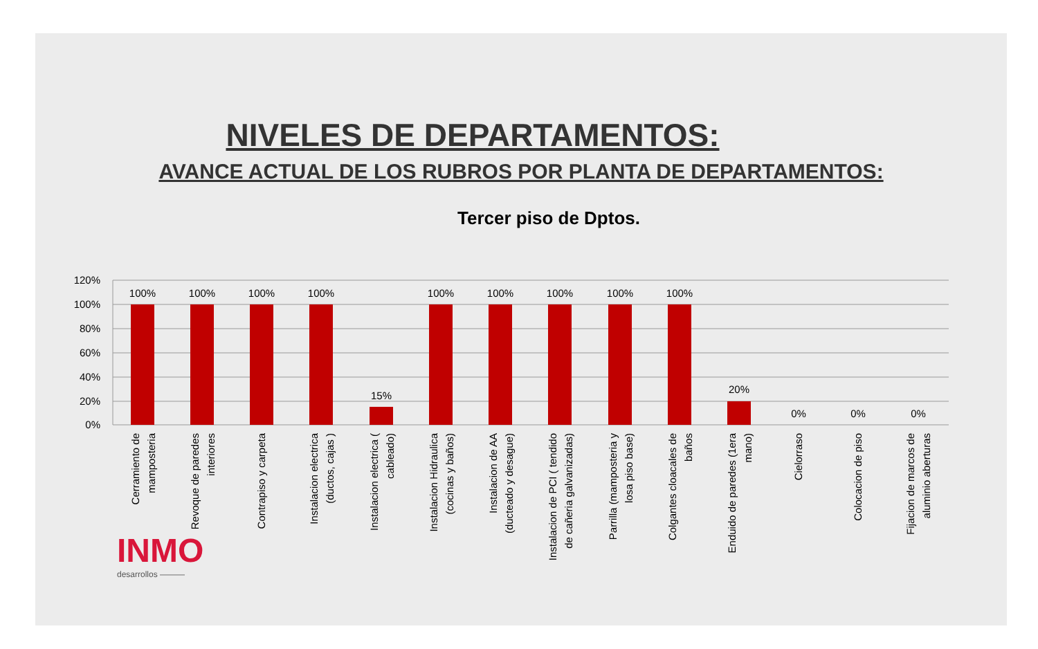NIVELES DE DEPARTAMENTOS:
AVANCE ACTUAL DE LOS RUBROS POR PLANTA DE DEPARTAMENTOS:
Tercer piso de Dptos.
120%
100%
80%
60%
40%
20%
0%
100%
100%
100%
100%
15%
100%
100%
100%
100%
100%
20%
0%
0%
0%
Cerramiento de
mamposteria
Revoque de paredes
interiores
Contrapiso y carpeta
Instalacion electrica
(ductos, cajas )
Instalacion electrica (
cableado)
Instalacion Hidraulica
(cocinas y baños)
Instalacion de AA
(ducteado y desague)
Instalacion de PCI ( tendido
de cañeria galvanizadas)
Parrilla (mamposteria y
losa piso base)
Colgantes cloacales de
baños
Enduido de paredes (1era
mano)
Cielorraso
Colocacion de piso
Fijacion de marcos de
aluminio aberturas
INMO
desarrollos ———